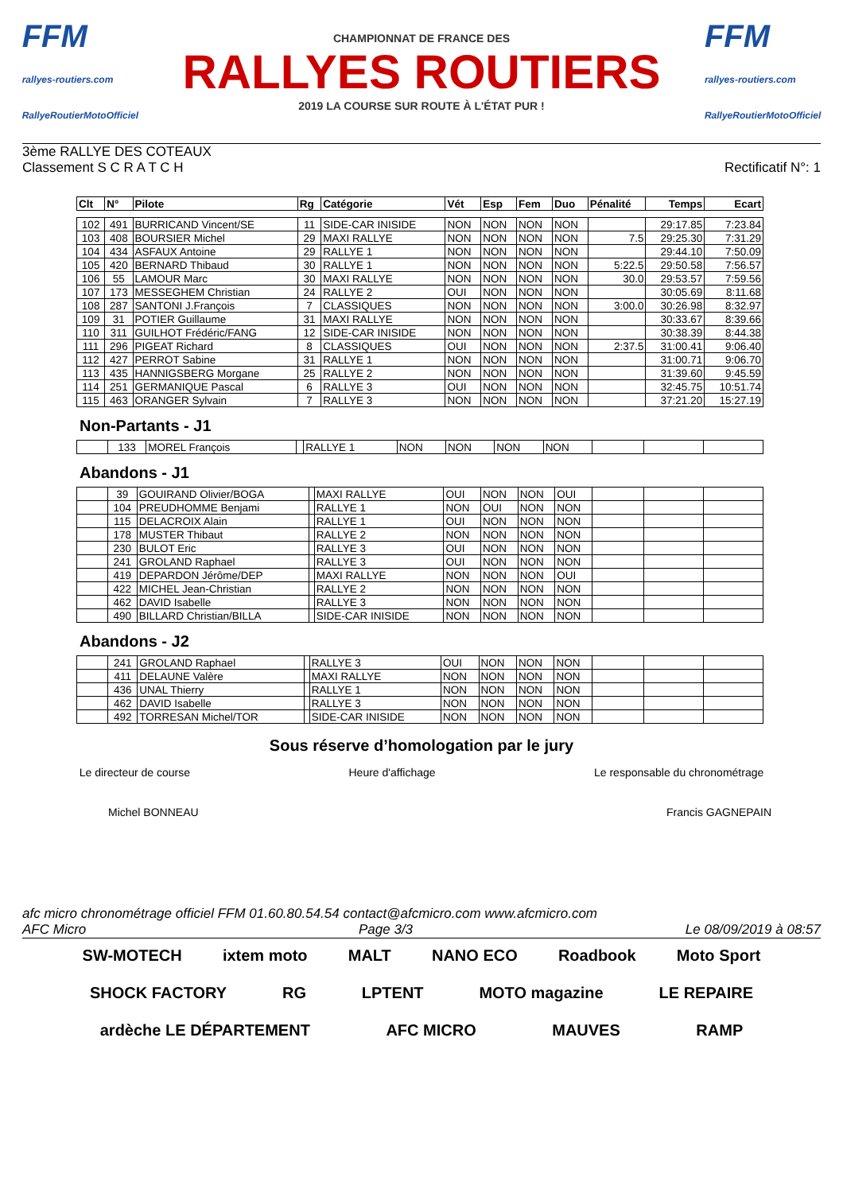FFM
rallyes-routiers.com
RallyeRoutierMotoOfficiel
CHAMPIONNAT DE FRANCE DES
RALLYES ROUTIERS
2019 LA COURSE SUR ROUTE À L'ÉTAT PUR !
FFM
rallyes-routiers.com
RallyeRoutierMotoOfficiel
3ème RALLYE DES COTEAUX
Classement S C R A T C H
Rectificatif N°: 1
| Clt | N° | Pilote | Rg | Catégorie | Vét | Esp | Fem | Duo | Pénalité | Temps | Ecart |
| --- | --- | --- | --- | --- | --- | --- | --- | --- | --- | --- | --- |
| 102 | 491 | BURRICAND Vincent/SE | 11 | SIDE-CAR INISIDE | NON | NON | NON | NON | | 29:17.85 | 7:23.84 |
| 103 | 408 | BOURSIER Michel | 29 | MAXI RALLYE | NON | NON | NON | NON | 7.5 | 29:25.30 | 7:31.29 |
| 104 | 434 | ASFAUX Antoine | 29 | RALLYE 1 | NON | NON | NON | NON | | 29:44.10 | 7:50.09 |
| 105 | 420 | BERNARD Thibaud | 30 | RALLYE 1 | NON | NON | NON | NON | 5:22.5 | 29:50.58 | 7:56.57 |
| 106 | 55 | LAMOUR Marc | 30 | MAXI RALLYE | NON | NON | NON | NON | 30.0 | 29:53.57 | 7:59.56 |
| 107 | 173 | MESSEGHEM Christian | 24 | RALLYE 2 | OUI | NON | NON | NON | | 30:05.69 | 8:11.68 |
| 108 | 287 | SANTONI J.François | 7 | CLASSIQUES | NON | NON | NON | NON | 3:00.0 | 30:26.98 | 8:32.97 |
| 109 | 31 | POTIER Guillaume | 31 | MAXI RALLYE | NON | NON | NON | NON | | 30:33.67 | 8:39.66 |
| 110 | 311 | GUILHOT Frédéric/FANG | 12 | SIDE-CAR INISIDE | NON | NON | NON | NON | | 30:38.39 | 8:44.38 |
| 111 | 296 | PIGEAT Richard | 8 | CLASSIQUES | OUI | NON | NON | NON | 2:37.5 | 31:00.41 | 9:06.40 |
| 112 | 427 | PERROT Sabine | 31 | RALLYE 1 | NON | NON | NON | NON | | 31:00.71 | 9:06.70 |
| 113 | 435 | HANNIGSBERG Morgane | 25 | RALLYE 2 | NON | NON | NON | NON | | 31:39.60 | 9:45.59 |
| 114 | 251 | GERMANIQUE Pascal | 6 | RALLYE 3 | OUI | NON | NON | NON | | 32:45.75 | 10:51.74 |
| 115 | 463 | ORANGER Sylvain | 7 | RALLYE 3 | NON | NON | NON | NON | | 37:21.20 | 15:27.19 |
Non-Partants - J1
| | 133 | MOREL François | | RALLYE 1 | NON | NON | NON | NON | | | |
Abandons - J1
| | 39 | GOUIRAND Olivier/BOGA | | MAXI RALLYE | OUI | NON | NON | OUI | | | |
| | 104 | PREUDHOMME Benjami | | RALLYE 1 | NON | OUI | NON | NON | | | |
| | 115 | DELACROIX Alain | | RALLYE 1 | OUI | NON | NON | NON | | | |
| | 178 | MUSTER Thibaut | | RALLYE 2 | NON | NON | NON | NON | | | |
| | 230 | BULOT Eric | | RALLYE 3 | OUI | NON | NON | NON | | | |
| | 241 | GROLAND Raphael | | RALLYE 3 | OUI | NON | NON | NON | | | |
| | 419 | DEPARDON Jérôme/DEP | | MAXI RALLYE | NON | NON | NON | OUI | | | |
| | 422 | MICHEL Jean-Christian | | RALLYE 2 | NON | NON | NON | NON | | | |
| | 462 | DAVID Isabelle | | RALLYE 3 | NON | NON | NON | NON | | | |
| | 490 | BILLARD Christian/BILLA | | SIDE-CAR INISIDE | NON | NON | NON | NON | | | |
Abandons - J2
| | 241 | GROLAND Raphael | | RALLYE 3 | OUI | NON | NON | NON | | | |
| | 411 | DELAUNE Valère | | MAXI RALLYE | NON | NON | NON | NON | | | |
| | 436 | UNAL Thierry | | RALLYE 1 | NON | NON | NON | NON | | | |
| | 462 | DAVID Isabelle | | RALLYE 3 | NON | NON | NON | NON | | | |
| | 492 | TORRESAN Michel/TOR | | SIDE-CAR INISIDE | NON | NON | NON | NON | | | |
Sous réserve d’homologation par le jury
Le directeur de course Heure d'affichage Le responsable du chronométrage
Michel BONNEAU Francis GAGNEPAIN
afc micro chronométrage officiel FFM 01.60.80.54.54 contact@afcmicro.com www.afcmicro.com
AFC Micro Page 3/3 Le 08/09/2019 à 08:57
SW-MOTECH ixtem moto MALT NANO ECO Roadbook Moto Sport SHOCK FACTORY RG LPTENT MOTO magazine LE REPAIRE ardèche LE DÉPARTEMENT AFC MICRO MAUVES RAMP